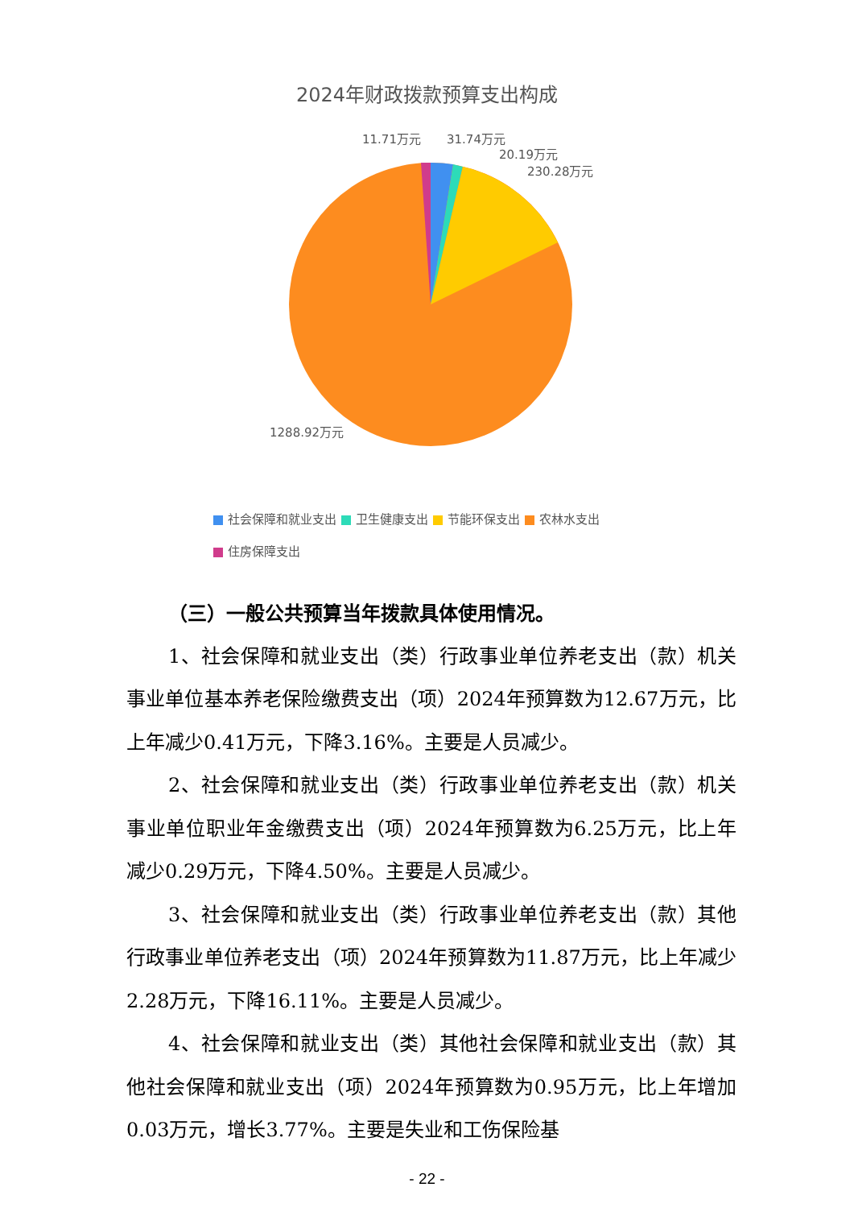2024年财政拨款预算支出构成
11.71万元
31.74万元
20.19万元
230.28万元
1288.92万元
社会保障和就业支出 卫生健康支出 节能环保支出 农林水支出
住房保障支出
（三）一般公共预算当年拨款具体使用情况。
1、社会保障和就业支出（类）行政事业单位养老支出（款）机关事业单位基本养老保险缴费支出（项）2024年预算数为12.67万元，比上年减少0.41万元，下降3.16%。主要是人员减少。
2、社会保障和就业支出（类）行政事业单位养老支出（款）机关事业单位职业年金缴费支出（项）2024年预算数为6.25万元，比上年减少0.29万元，下降4.50%。主要是人员减少。
3、社会保障和就业支出（类）行政事业单位养老支出（款）其他行政事业单位养老支出（项）2024年预算数为11.87万元，比上年减少2.28万元，下降16.11%。主要是人员减少。
4、社会保障和就业支出（类）其他社会保障和就业支出（款）其他社会保障和就业支出（项）2024年预算数为0.95万元，比上年增加0.03万元，增长3.77%。主要是失业和工伤保险基
- 22 -